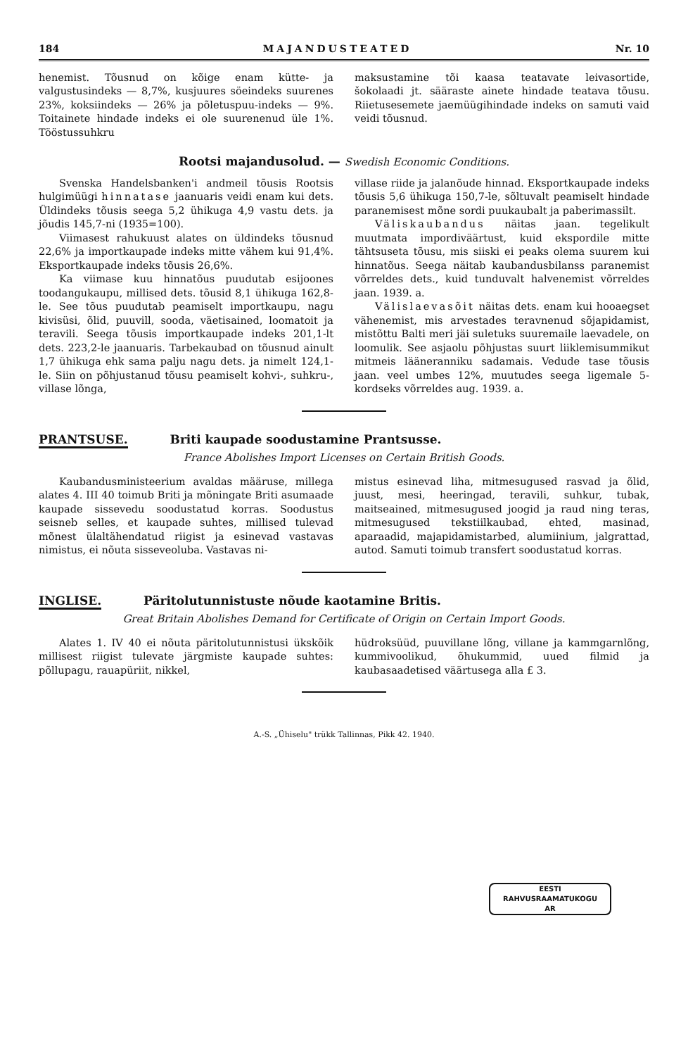184 MAJANDUSTEATED Nr. 10
henemist. Tõusnud on kõige enam kütte- ja valgustusindeks — 8,7%, kusjuures söeindeks suurenes 23%, koksiindeks — 26% ja põletuspuu-indeks — 9%. Toitainete hindade indeks ei ole suurenenud üle 1%. Tööstussuhkru
maksustamine tõi kaasa teatavate leivasortide, šokolaadi jt. sääraste ainete hindade teatava tõusu. Riietusesemete jaemüügihindade indeks on samuti vaid veidi tõusnud.
Rootsi majandusolud. — Swedish Economic Conditions.
Svenska Handelsbanken'i andmeil tõusis Rootsis hulgimüügi hinnatase jaanuaris veidi enam kui dets. Üldindeks tõusis seega 5,2 ühikuga 4,9 vastu dets. ja jõudis 145,7-ni (1935=100).
Viimasest rahukuust alates on üldindeks tõusnud 22,6% ja importkaupade indeks mitte vähem kui 91,4%. Eksportkaupade indeks tõusis 26,6%.
Ka viimase kuu hinnatõus puudutab esijoones toodangukaupu, millised dets. tõusid 8,1 ühikuga 162,8-le. See tõus puudutab peamiselt importkaupu, nagu kivisüsi, õlid, puuvill, sooda, väetisained, loomatoit ja teravili. Seega tõusis importkaupade indeks 201,1-lt dets. 223,2-le jaanuaris. Tarbekaubad on tõusnud ainult 1,7 ühikuga ehk sama palju nagu dets. ja nimelt 124,1-le. Siin on põhjustanud tõusu peamiselt kohvi-, suhkru-, villase lõnga,
villase riide ja jalanõude hinnad. Eksportkaupade indeks tõusis 5,6 ühikuga 150,7-le, sõltuvalt peamiselt hindade paranemisest mõne sordi puukaubalt ja paberimassilt.
Väliskaubandus näitas jaan. tegelikult muutmata impordiväärtust, kuid ekspordile mitte tähtsuseta tõusu, mis siiski ei peaks olema suurem kui hinnatõus. Seega näitab kaubandusbilanss paranemist võrreldes dets., kuid tunduvalt halvenemist võrreldes jaan. 1939. a.
Välislaevasõit näitas dets. enam kui hooaegset vähenemist, mis arvestades teravnenud sõjapidamist, mistõttu Balti meri jäi suletuks suuremaile laevadele, on loomulik. See asjaolu põhjustas suurt liiklemisummikut mitmeis lääneranniku sadamais. Vedude tase tõusis jaan. veel umbes 12%, muutudes seega ligemale 5-kordseks võrreldes aug. 1939. a.
PRANTSUSE. Briti kaupade soodustamine Prantsusse.
France Abolishes Import Licenses on Certain British Goods.
Kaubandusministeerium avaldas määruse, millega alates 4. III 40 toimub Briti ja mõningate Briti asumaade kaupade sissevedu soodustatud korras. Soodustus seisneb selles, et kaupade suhtes, millised tulevad mõnest ülaltähendatud riigist ja esinevad vastavas nimistus, ei nõuta sisseveoluba. Vastavas ni-
mistus esinevad liha, mitmesugused rasvad ja õlid, juust, mesi, heeringad, teravili, suhkur, tubak, maitseained, mitmesugused joogid ja raud ning teras, mitmesugused tekstiilkaubad, ehted, masinad, aparaadid, majapidamistarbed, alumiinium, jalgrattad, autod. Samuti toimub transfert soodustatud korras.
INGLISE. Päritolutunnistuste nõude kaotamine Britis.
Great Britain Abolishes Demand for Certificate of Origin on Certain Import Goods.
Alates 1. IV 40 ei nõuta päritolutunnistusi ükskõik millisest riigist tulevate järgmiste kaupade suhtes: põllupagu, rauapüriit, nikkel,
hüdroksüüd, puuvillane lõng, villane ja kammgarnlõng, kummivoolikud, õhukummid, uued filmid ja kaubasaadetised väärtusega alla £ 3.
A.-S. „Ühiselu" trükk Tallinnas, Pikk 42. 1940.
EESTI
RAHVUSRAAMATUKOGU
AR